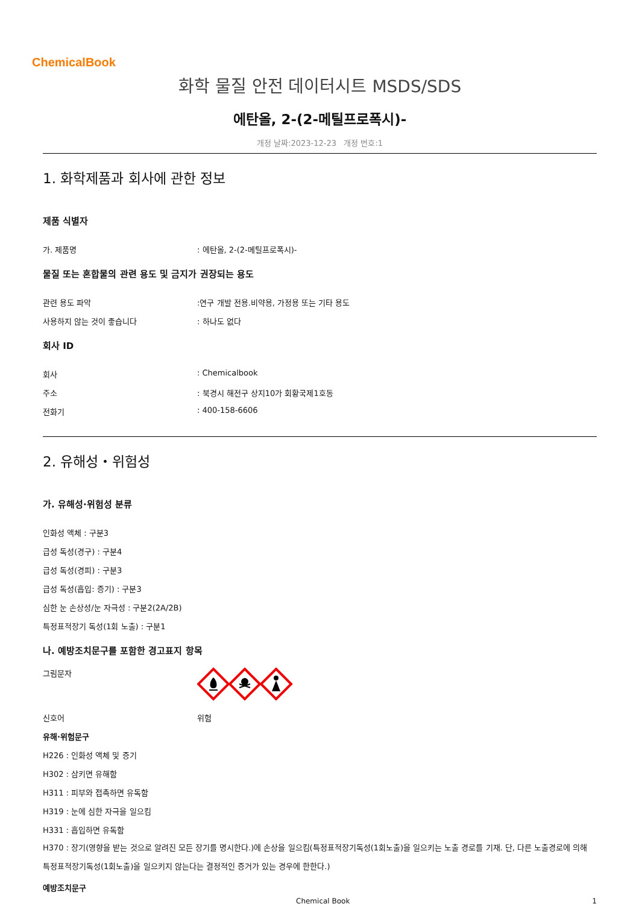ChemicalBook
화학 물질 안전 데이터시트 MSDS/SDS
에탄올, 2-(2-메틸프로폭시)-
개정 날짜:2023-12-23 개정 번호:1
1. 화학제품과 회사에 관한 정보
제품 식별자
가. 제품명: 에탄올, 2-(2-메틸프로폭시)-
물질 또는 혼합물의 관련 용도 및 금지가 권장되는 용도
관련 용도 파악:연구 개발 전용.비약용, 가정용 또는 기타 용도
사용하지 않는 것이 좋습니다: 하나도 없다
회사 ID
회사: Chemicalbook
주소: 북경시 해전구 상지10가 회황국제1호동
전화기: 400-158-6606
2. 유해성・위험성
가. 유해성·위험성 분류
인화성 액체 : 구분3
급성 독성(경구) : 구분4
급성 독성(경피) : 구분3
급성 독성(흡입: 증기) : 구분3
심한 눈 손상성/눈 자극성 : 구분2(2A/2B)
특정표적장기 독성(1회 노출) : 구분1
나. 예방조치문구를 포함한 경고표지 항목
그림문자
신호어 위험
유해·위험문구
H226 : 인화성 액체 및 증기
H302 : 삼키면 유해함
H311 : 피부와 접촉하면 유독함
H319 : 눈에 심한 자극을 일으킴
H331 : 흡입하면 유독함
H370 : 장기(영향을 받는 것으로 알려진 모든 장기를 명시한다.)에 손상을 일으킴(특정표적장기독성(1회노출)을 일으키는 노출 경로를 기재. 단, 다른 노출경로에 의해 특정표적장기독성(1회노출)을 일으키지 않는다는 결정적인 증거가 있는 경우에 한한다.)
예방조치문구
Chemical Book 1